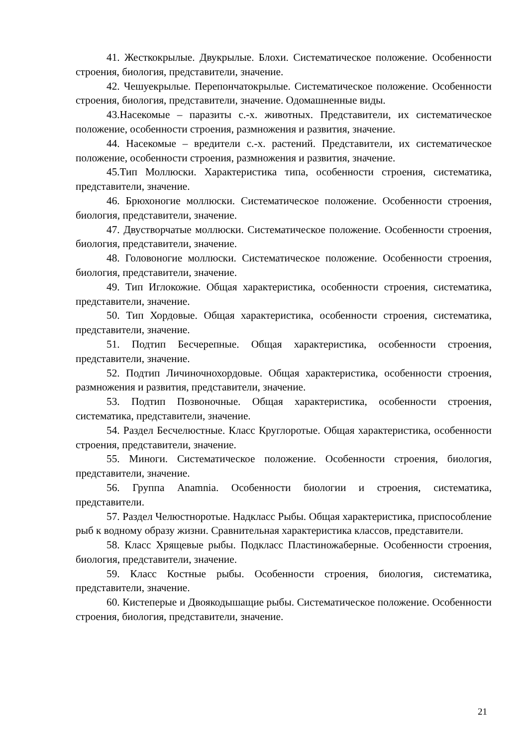41. Жесткокрылые. Двукрылые. Блохи. Систематическое положение. Особенности строения, биология, представители, значение.
42. Чешуекрылые. Перепончатокрылые. Систематическое положение. Особенности строения, биология, представители, значение. Одомашненные виды.
43.Насекомые – паразиты с.-х. животных. Представители, их систематическое положение, особенности строения, размножения и развития, значение.
44. Насекомые – вредители с.-х. растений. Представители, их систематическое положение, особенности строения, размножения и развития, значение.
45.Тип Моллюски. Характеристика типа, особенности строения, систематика, представители, значение.
46. Брюхоногие моллюски. Систематическое положение. Особенности строения, биология, представители, значение.
47. Двустворчатые моллюски. Систематическое положение. Особенности строения, биология, представители, значение.
48. Головоногие моллюски. Систематическое положение. Особенности строения, биология, представители, значение.
49. Тип Иглокожие. Общая характеристика, особенности строения, систематика, представители, значение.
50. Тип Хордовые. Общая характеристика, особенности строения, систематика, представители, значение.
51. Подтип Бесчерепные. Общая характеристика, особенности строения, представители, значение.
52. Подтип Личиночнохордовые. Общая характеристика, особенности строения, размножения и развития, представители, значение.
53. Подтип Позвоночные. Общая характеристика, особенности строения, систематика, представители, значение.
54. Раздел Бесчелюстные. Класс Круглоротые. Общая характеристика, особенности строения, представители, значение.
55. Миноги. Систематическое положение. Особенности строения, биология, представители, значение.
56. Группа Anamnia. Особенности биологии и строения, систематика, представители.
57. Раздел Челюстноротые. Надкласс Рыбы. Общая характеристика, приспособление рыб к водному образу жизни. Сравнительная характеристика классов, представители.
58. Класс Хрящевые рыбы. Подкласс Пластиножаберные. Особенности строения, биология, представители, значение.
59. Класс Костные рыбы. Особенности строения, биология, систематика, представители, значение.
60. Кистеперые и Двоякодышащие рыбы. Систематическое положение. Особенности строения, биология, представители, значение.
21